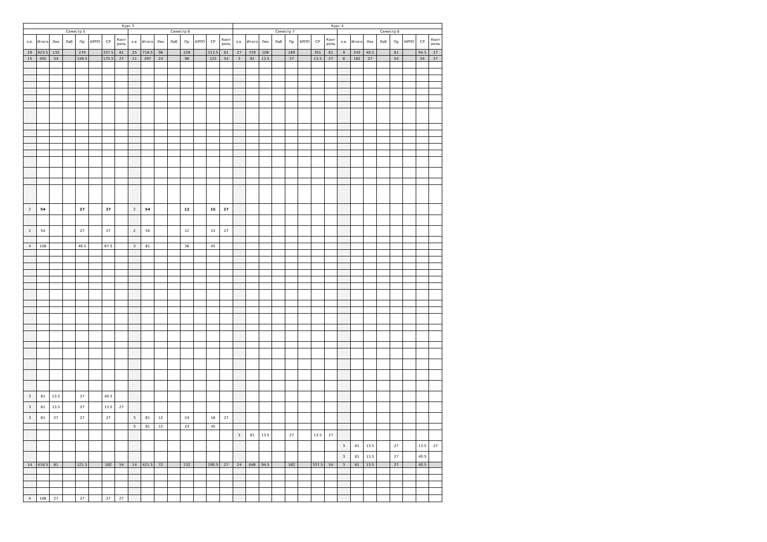| Курс 3 | | | | | | | | | | | | | | | | Курс 4 | | | | | | | | | | | | | | | |
| --- | --- | --- | --- | --- | --- | --- | --- | --- | --- | --- | --- | --- | --- | --- | --- | --- | --- | --- | --- | --- | --- | --- | --- | --- | --- | --- | --- | --- | --- | --- | --- |
| Семестр 5 | | | | | | | | Семестр 6 | | | | | | | | Семестр 7 | | | | | | | | Семестр 8 | | | | | | | |
| з.е. | Итого | Лек | Лаб | Пр | КРПП | СР | Конт роль | з.е. | Итого | Лек | Лаб | Пр | КРПП | СР | Конт роль | з.е. | Итого | Лек | Лаб | Пр | КРПП | СР | Конт роль | з.е. | Итого | Лек | Лаб | Пр | КРПП | СР | Конт роль |
| 29 | 823.5 | 135 | | 270 | | 337.5 | 81 | 25 | 718.5 | 96 | | 228 | | 313.5 | 81 | 27 | 729 | 108 | | 189 | | 351 | 81 | 9 | 243 | 40.5 | | 81 | | 94.5 | 27 |
| 15 | 405 | 54 | | 148.5 | | 175.5 | 27 | 11 | 297 | 24 | | 96 | | 123 | 54 | 3 | 81 | 13.5 | | 27 | | 13.5 | 27 | 6 | 162 | 27 | | 54 | | 54 | 27 |
| 2 | 54 | | | 27 | | 27 | | 2 | 54 | | | 12 | | 15 | 27 | | | | | | | | | | | | | | | | |
| 2 | 54 | | | 27 | | 27 | | 2 | 54 | | | 12 | | 15 | 27 | | | | | | | | | | | | | | | | |
| 4 | 108 | | | 40.5 | | 67.5 | | 3 | 81 | | | 36 | | 45 | | | | | | | | | | | | | | | | | |
| 3 | 81 | 13.5 | | 27 | | 40.5 | | | | | | | | | | | | | | | | | | | | | | | | | |
| 3 | 81 | 13.5 | | 27 | | 13.5 | 27 | | | | | | | | | | | | | | | | | | | | | | | | |
| 3 | 81 | 27 | | 27 | | 27 | | 3 | 81 | 12 | | 24 | | 18 | 27 | | | | | | | | | | | | | | | | |
| | | | | | | | | 3 | 81 | 12 | | 24 | | 45 | | | | | | | | | | | | | | | | | |
| | | | | | | | | | | | | | | | | 3 | 81 | 13.5 | | 27 | | 13.5 | 27 | | | | | | | | |
| | | | | | | | | | | | | | | | | | | | | | | | | 3 | 81 | 13.5 | | 27 | | 13.5 | 27 |
| | | | | | | | | | | | | | | | | | | | | | | | | 3 | 81 | 13.5 | | 27 | | 40.5 | |
| 14 | 418.5 | 81 | | 121.5 | | 162 | 54 | 14 | 421.5 | 72 | | 132 | | 190.5 | 27 | 24 | 648 | 94.5 | | 162 | | 337.5 | 54 | 3 | 81 | 13.5 | | 27 | | 40.5 | |
| 4 | 108 | 27 | | 27 | | 27 | 27 | | | | | | | | | | | | | | | | | | | | | | | | |